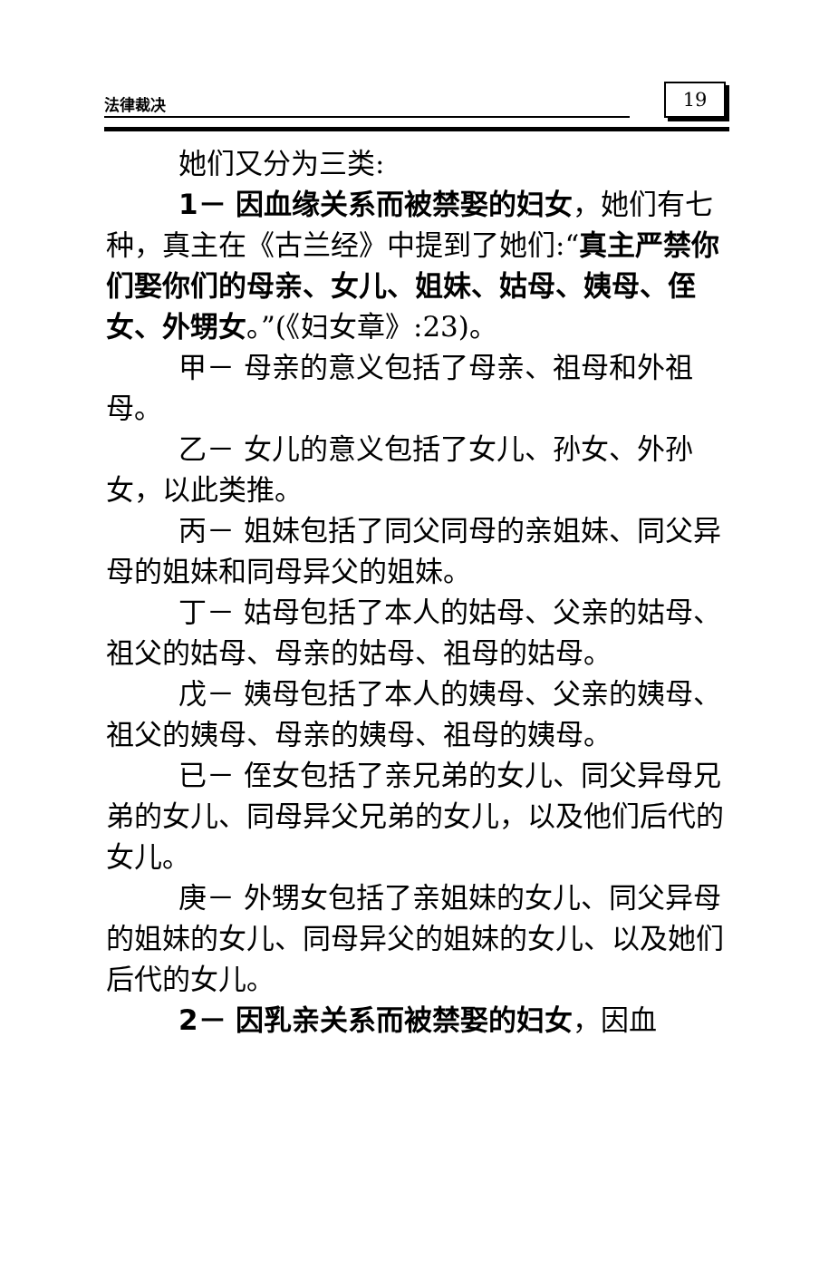法律裁决 19
她们又分为三类:
1－ 因血缘关系而被禁娶的妇女，她们有七种，真主在《古兰经》中提到了她们:“真主严禁你们娶你们的母亲、女儿、姐妹、姑母、姨母、侄女、外甥女。”(《妇女章》:23)。
甲－ 母亲的意义包括了母亲、祖母和外祖母。
乙－ 女儿的意义包括了女儿、孙女、外孙女，以此类推。
丙－ 姐妹包括了同父同母的亲姐妹、同父异母的姐妹和同母异父的姐妹。
丁－ 姑母包括了本人的姑母、父亲的姑母、祖父的姑母、母亲的姑母、祖母的姑母。
戊－ 姨母包括了本人的姨母、父亲的姨母、祖父的姨母、母亲的姨母、祖母的姨母。
已－ 侄女包括了亲兄弟的女儿、同父异母兄弟的女儿、同母异父兄弟的女儿，以及他们后代的女儿。
庚－ 外甥女包括了亲姐妹的女儿、同父异母的姐妹的女儿、同母异父的姐妹的女儿、以及她们后代的女儿。
2－ 因乳亲关系而被禁娶的妇女，因血